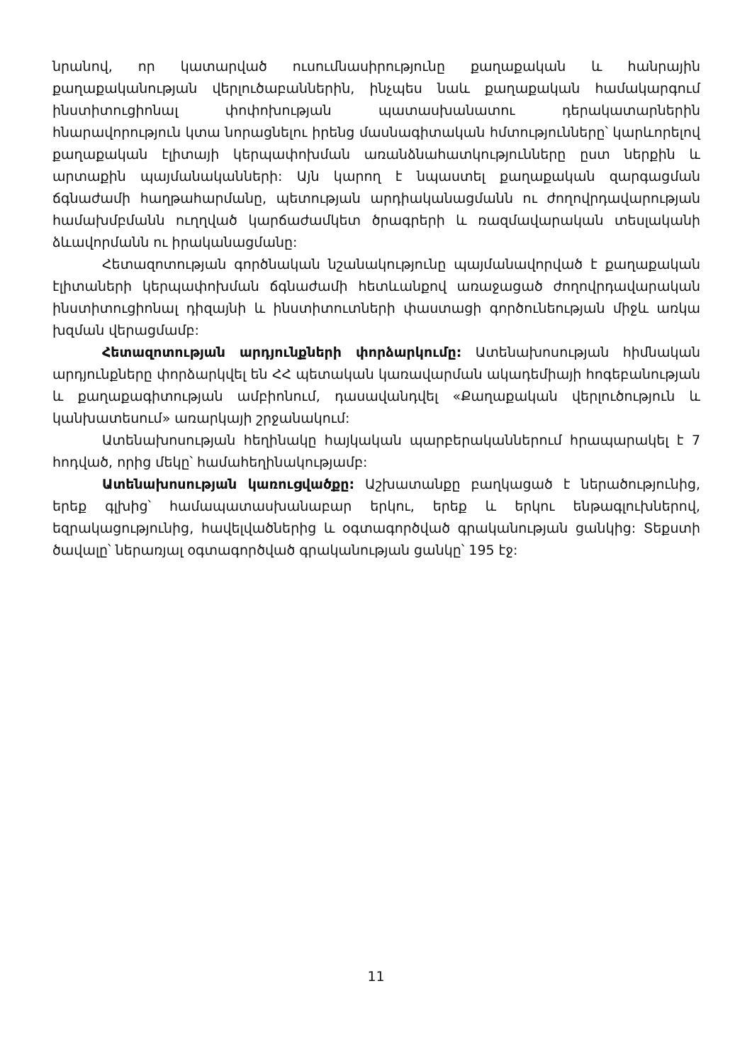նրանով, որ կատարված ուսումնասիրությունը քաղաքական և հանրային քաղաքականության վերլուծաբաններին, ինչպես նաև քաղաքական համակարգում ինստիտուցիոնալ փոփոխության պատասխանատու դերակատարներին հնարավորություն կտա նորացնելու իրենց մասնագիտական հմտությունները՝ կարևորելով քաղաքական էլիտայի կերպափոխման առանձնահատկությունները ըստ ներքին և արտաքին պայմանականների: Այն կարող է նպաստել քաղաքական զարգացման ճգնաժամի հաղթահարմանը, պետության արդիականացմանն ու ժողովրդավարության համախմբմանն ուղղված կարճաժամկետ ծրագրերի և ռազմավարական տեսլականի ձևավորմանն ու իրականացմանը:
Հետազոտության գործնական նշանակությունը պայմանավորված է քաղաքական էլիտաների կերպափոխման ճգնաժամի հետևանքով առաջացած ժողովրդավարական ինստիտուցիոնալ դիզայնի և ինստիտուտների փաստացի գործունեության միջև առկա խզման վերացմամբ:
Հետազոտության արդյունքների փորձարկումը: Ատենախոսության հիմնական արդյունքները փորձարկվել են ՀՀ պետական կառավարման ակադեմիայի հոգեբանության և քաղաքագիտության ամբիոնում, դասավանդվել «Քաղաքական վերլուծություն և կանխատեսում» առարկայի շրջանակում:
Ատենախոսության հեղինակը հայկական պարբերականներում հրապարակել է 7 հոդված, որից մեկը՝ համահեղինակությամբ:
Ատենախոսության կառուցվածքը: Աշխատանքը բաղկացած է ներածությունից, երեք գլխից՝ համապատասխանաբար երկու, երեք և երկու ենթագլուխներով, եզրակացությունից, հավելվածներից և օգտագործված գրականության ցանկից: Տեքստի ծավալը՝ ներառյալ օգտագործված գրականության ցանկը՝ 195 էջ:
11